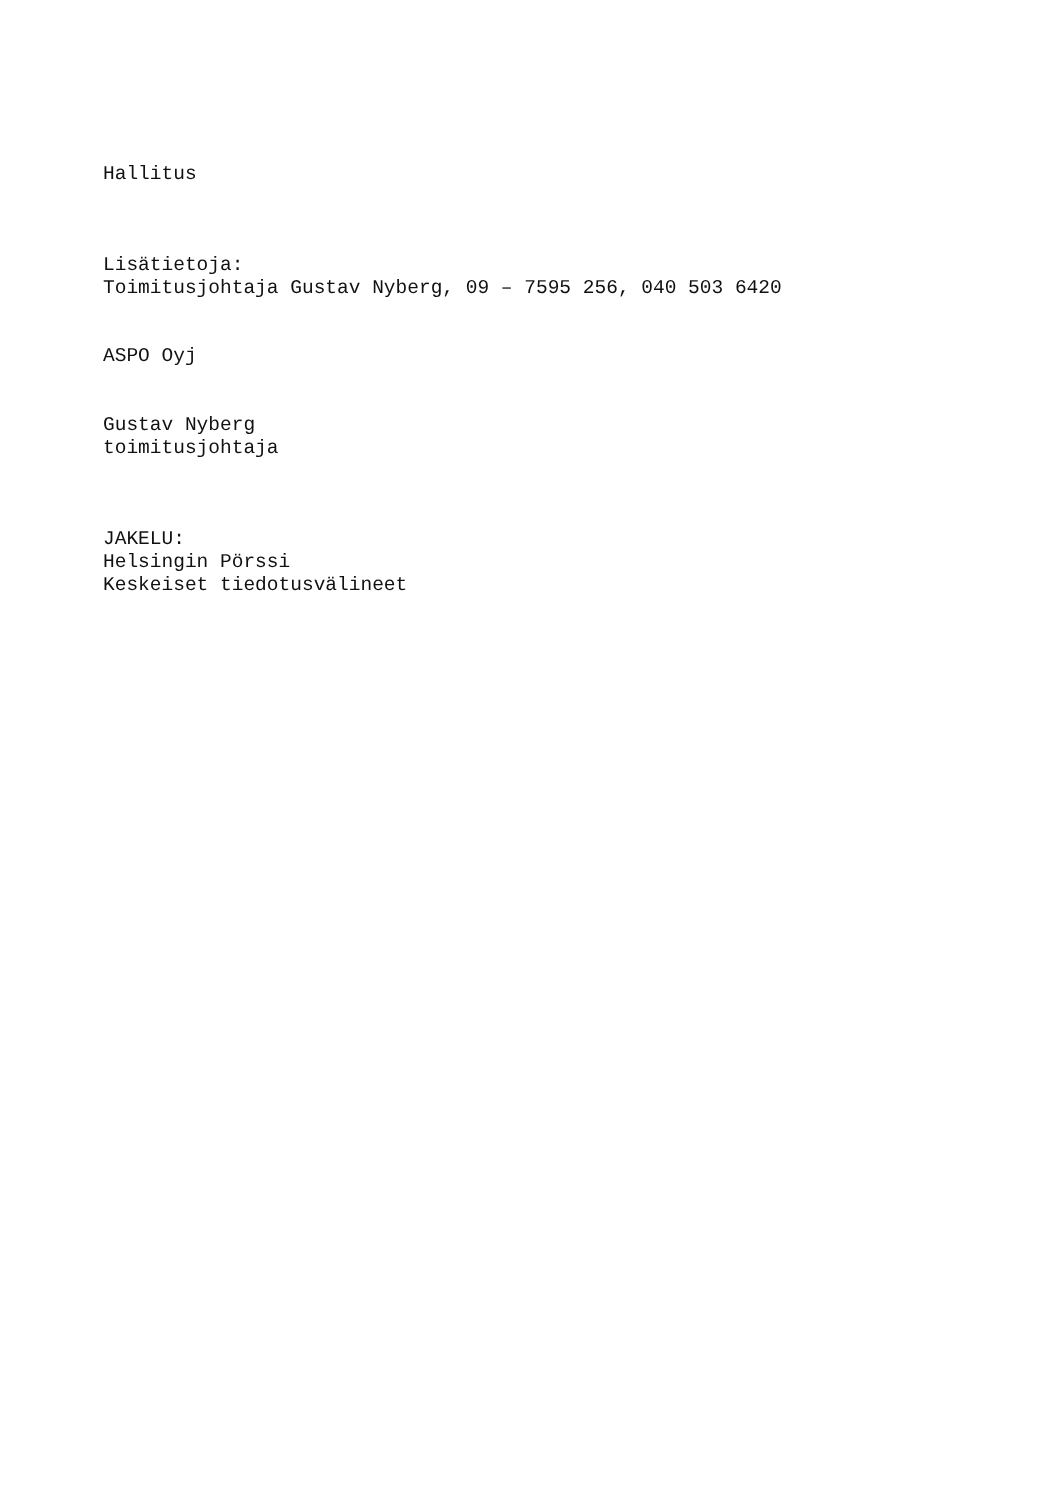Hallitus
Lisätietoja:
Toimitusjohtaja Gustav Nyberg, 09 – 7595 256, 040 503 6420
ASPO Oyj
Gustav Nyberg
toimitusjohtaja
JAKELU:
Helsingin Pörssi
Keskeiset tiedotusvälineet